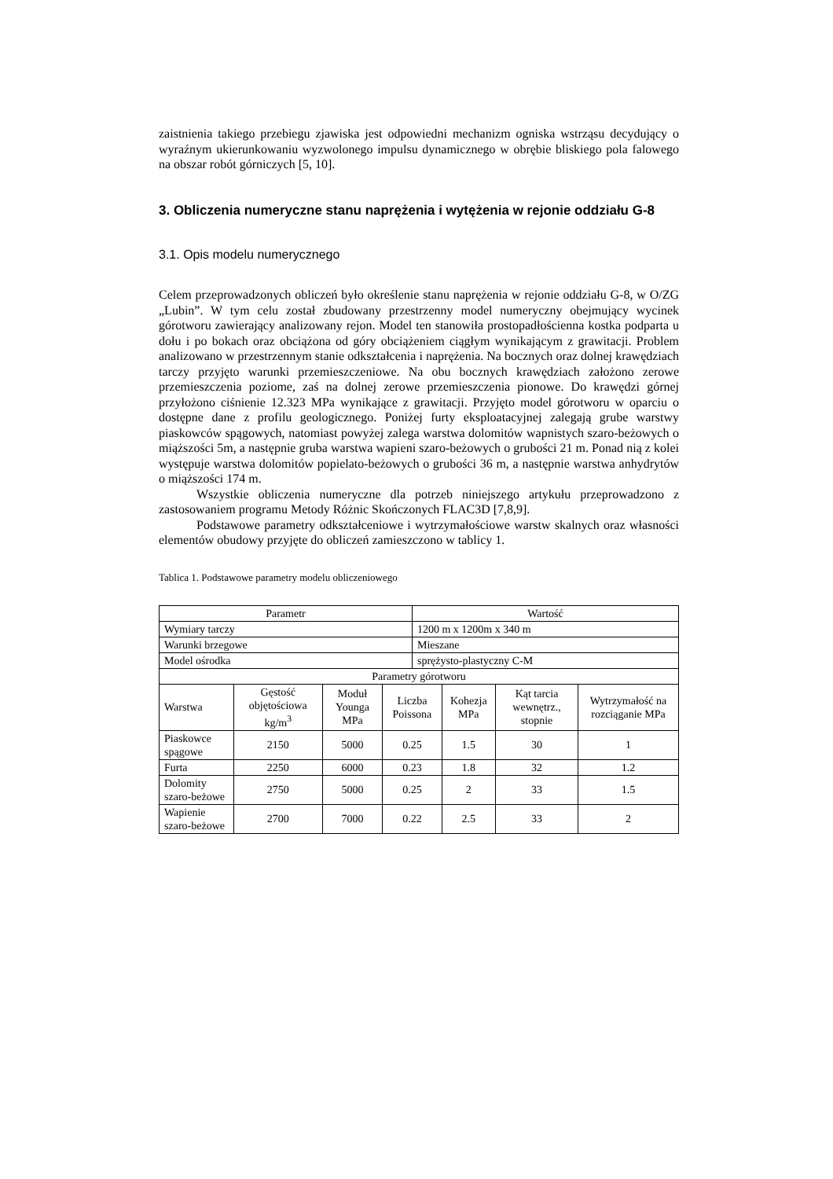zaistnienia takiego przebiegu zjawiska jest odpowiedni mechanizm ogniska wstrząsu decydujący o wyraźnym ukierunkowaniu wyzwolonego impulsu dynamicznego w obrębie bliskiego pola falowego na obszar robót górniczych [5, 10].
3. Obliczenia numeryczne stanu naprężenia i wytężenia w rejonie oddziału G-8
3.1. Opis modelu numerycznego
Celem przeprowadzonych obliczeń było określenie stanu naprężenia w rejonie oddziału G-8, w O/ZG „Lubin”. W tym celu został zbudowany przestrzenny model numeryczny obejmujący wycinek górotworu zawierający analizowany rejon. Model ten stanowiła prostopadłościenna kostka podparta u dołu i po bokach oraz obciążona od góry obciążeniem ciągłym wynikającym z grawitacji. Problem analizowano w przestrzennym stanie odkształcenia i naprężenia. Na bocznych oraz dolnej krawędziach tarczy przyjęto warunki przemieszczeniowe. Na obu bocznych krawędziach założono zerowe przemieszczenia poziome, zaś na dolnej zerowe przemieszczenia pionowe. Do krawędzi górnej przyłożono ciśnienie 12.323 MPa wynikające z grawitacji. Przyjęto model górotworu w oparciu o dostępne dane z profilu geologicznego. Poniżej furty eksploatacyjnej zalegają grube warstwy piaskowców spągowych, natomiast powyżej zalega warstwa dolomitów wapnistych szaro-beżowych o miąższości 5m, a następnie gruba warstwa wapieni szaro-beżowych o grubości 21 m. Ponad nią z kolei występuje warstwa dolomitów popielato-beżowych o grubości 36 m, a następnie warstwa anhydrytów o miąższości 174 m.
Wszystkie obliczenia numeryczne dla potrzeb niniejszego artykułu przeprowadzono z zastosowaniem programu Metody Różnic Skończonych FLAC3D [7,8,9].
Podstawowe parametry odkształceniowe i wytrzymałościowe warstw skalnych oraz własności elementów obudowy przyjęte do obliczeń zamieszczono w tablicy 1.
Tablica 1. Podstawowe parametry modelu obliczeniowego
| Parametr | | | | Wartość | | | |
| --- | --- | --- | --- | --- | --- | --- | --- |
| Wymiary tarczy | | | | 1200 m x 1200m x 340 m | | | |
| Warunki brzegowe | | | | Mieszane | | | |
| Model ośrodka | | | | sprężysto-plastyczny C-M | | | |
| Parametry górotworu | | | | | | | |
| Warstwa | Gęstość objętościowa kg/m<sup>3</sup> | Moduł Younga MPa | Liczba Poissona | | Kohezja MPa | Kąt tarcia wewnętrz., stopnie | Wytrzymałość na rozciąganie MPa |
| Piaskowce spągowe | 2150 | 5000 | 0.25 | | 1.5 | 30 | 1 |
| Furta | 2250 | 6000 | 0.23 | | 1.8 | 32 | 1.2 |
| Dolomity szaro-beżowe | 2750 | 5000 | 0.25 | | 2 | 33 | 1.5 |
| Wapienie szaro-beżowe | 2700 | 7000 | 0.22 | | 2.5 | 33 | 2 |